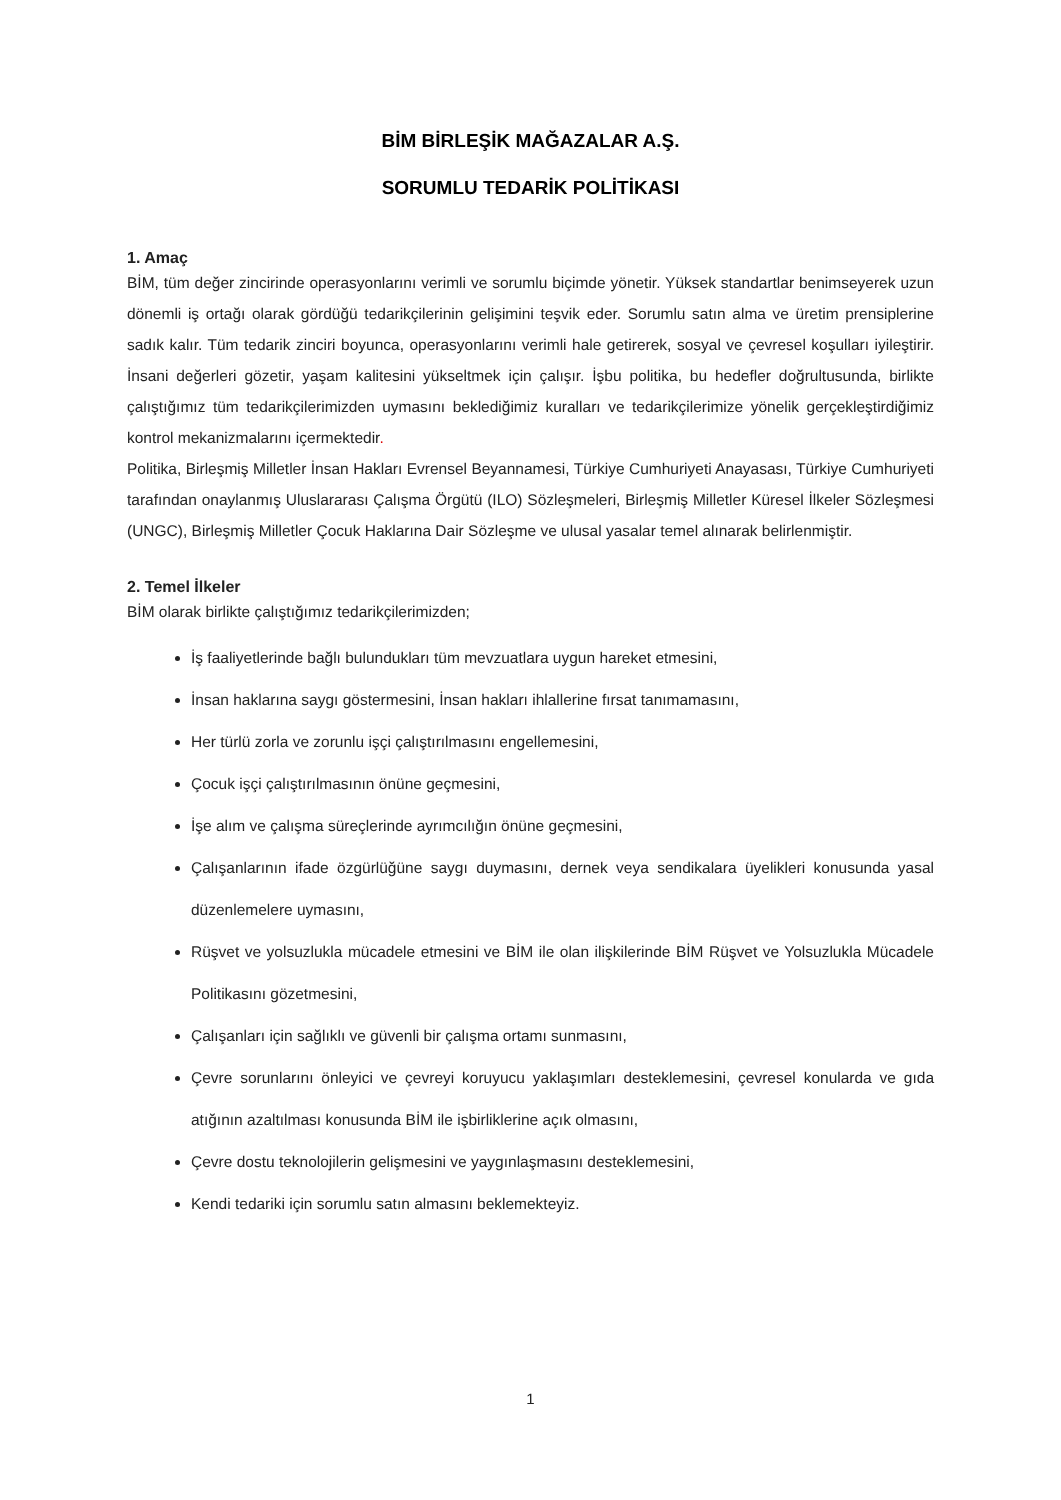BİM BİRLEŞİK MAĞAZALAR A.Ş.
SORUMLU TEDARİK POLİTİKASI
1. Amaç
BİM, tüm değer zincirinde operasyonlarını verimli ve sorumlu biçimde yönetir. Yüksek standartlar benimseyerek uzun dönemli iş ortağı olarak gördüğü tedarikçilerinin gelişimini teşvik eder. Sorumlu satın alma ve üretim prensiplerine sadık kalır. Tüm tedarik zinciri boyunca, operasyonlarını verimli hale getirerek, sosyal ve çevresel koşulları iyileştirir. İnsani değerleri gözetir, yaşam kalitesini yükseltmek için çalışır. İşbu politika, bu hedefler doğrultusunda, birlikte çalıştığımız tüm tedarikçilerimizden uymasını beklediğimiz kuralları ve tedarikçilerimize yönelik gerçekleştirdiğimiz kontrol mekanizmalarını içermektedir.
Politika, Birleşmiş Milletler İnsan Hakları Evrensel Beyannamesi, Türkiye Cumhuriyeti Anayasası, Türkiye Cumhuriyeti tarafından onaylanmış Uluslararası Çalışma Örgütü (ILO) Sözleşmeleri, Birleşmiş Milletler Küresel İlkeler Sözleşmesi (UNGC), Birleşmiş Milletler Çocuk Haklarına Dair Sözleşme ve ulusal yasalar temel alınarak belirlenmiştir.
2. Temel İlkeler
BİM olarak birlikte çalıştığımız tedarikçilerimizden;
İş faaliyetlerinde bağlı bulundukları tüm mevzuatlara uygun hareket etmesini,
İnsan haklarına saygı göstermesini, İnsan hakları ihlallerine fırsat tanımamasını,
Her türlü zorla ve zorunlu işçi çalıştırılmasını engellemesini,
Çocuk işçi çalıştırılmasının önüne geçmesini,
İşe alım ve çalışma süreçlerinde ayrımcılığın önüne geçmesini,
Çalışanlarının ifade özgürlüğüne saygı duymasını, dernek veya sendikalara üyelikleri konusunda yasal düzenlemelere uymasını,
Rüşvet ve yolsuzlukla mücadele etmesini ve BİM ile olan ilişkilerinde BİM Rüşvet ve Yolsuzlukla Mücadele Politikasını gözetmesini,
Çalışanları için sağlıklı ve güvenli bir çalışma ortamı sunmasını,
Çevre sorunlarını önleyici ve çevreyi koruyucu yaklaşımları desteklemesini, çevresel konularda ve gıda atığının azaltılması konusunda BİM ile işbirliklerine açık olmasını,
Çevre dostu teknolojilerin gelişmesini ve yaygınlaşmasını desteklemesini,
Kendi tedariki için sorumlu satın almasını beklemekteyiz.
1